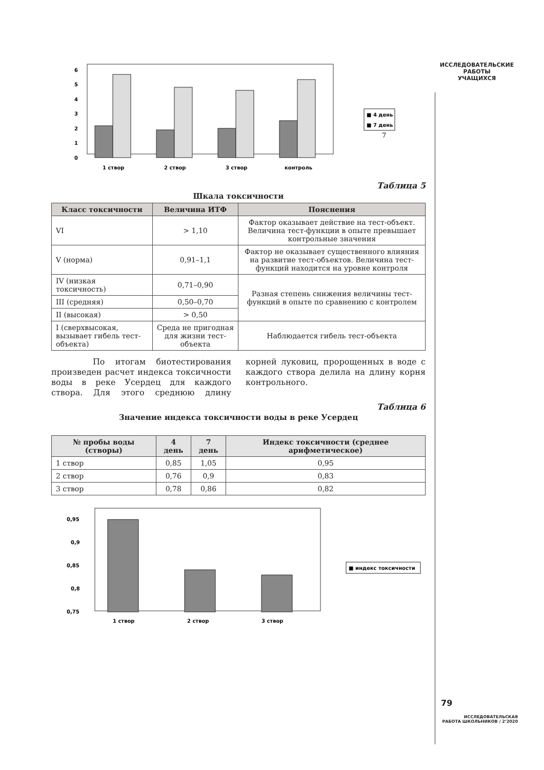ИССЛЕДОВАТЕЛЬСКИЕ
РАБОТЫ
УЧАЩИХСЯ
6
5
4
3
2
1
0
1 створ
2 створ
3 створ
контроль
■ 4 день
■ 7 день
7
Таблица 5
Шкала токсичности
| Класс токсичности | Величина ИТФ | Пояснения |
| --- | --- | --- |
| VI | > 1,10 | Фактор оказывает действие на тест-объект. Величина тест-функции в опыте превышает контрольные значения |
| V (норма) | 0,91–1,1 | Фактор не оказывает существенного влияния на развитие тест-объектов. Величина тест-функций находится на уровне контроля |
| IV (низкая токсичность) | 0,71–0,90 | Разная степень снижения величины тест-функций в опыте по сравнению с контролем |
| III (средняя) | 0,50–0,70 | |
| II (высокая) | > 0,50 | |
| I (сверхвысокая, вызывает гибель тест-объекта) | Среда не пригодная для жизни тест-объекта | Наблюдается гибель тест-объекта |
По итогам биотестирования произведен расчет индекса токсичности воды в реке Усердец для каждого створа. Для этого среднюю длину корней луковиц, пророщенных в воде с каждого створа делила на длину корня контрольного.
Таблица 6
Значение индекса токсичности воды в реке Усердец
| № пробы воды (створы) | 4 день | 7 день | Индекс токсичности (среднее арифметическое) |
| --- | --- | --- | --- |
| 1 створ | 0,85 | 1,05 | 0,95 |
| 2 створ | 0,76 | 0,9 | 0,83 |
| 3 створ | 0,78 | 0,86 | 0,82 |
0,95
0,9
0,85
0,8
0,75
1 створ
2 створ
3 створ
■ индекс токсичности
79
ИССЛЕДОВАТЕЛЬСКАЯ
РАБОТА ШКОЛЬНИКОВ / 2’2020